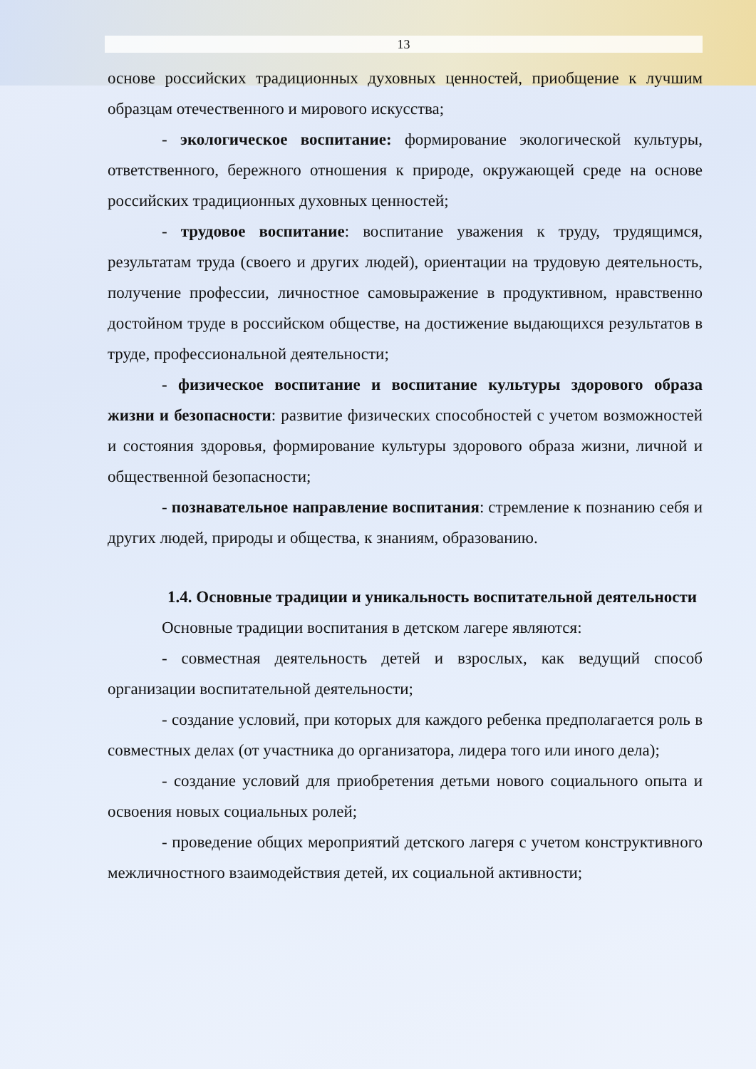13
основе российских традиционных духовных ценностей, приобщение к лучшим образцам отечественного и мирового искусства;
- экологическое воспитание: формирование экологической культуры, ответственного, бережного отношения к природе, окружающей среде на основе российских традиционных духовных ценностей;
- трудовое воспитание: воспитание уважения к труду, трудящимся, результатам труда (своего и других людей), ориентации на трудовую деятельность, получение профессии, личностное самовыражение в продуктивном, нравственно достойном труде в российском обществе, на достижение выдающихся результатов в труде, профессиональной деятельности;
- физическое воспитание и воспитание культуры здорового образа жизни и безопасности: развитие физических способностей с учетом возможностей и состояния здоровья, формирование культуры здорового образа жизни, личной и общественной безопасности;
- познавательное направление воспитания: стремление к познанию себя и других людей, природы и общества, к знаниям, образованию.
1.4. Основные традиции и уникальность воспитательной деятельности
Основные традиции воспитания в детском лагере являются:
- совместная деятельность детей и взрослых, как ведущий способ организации воспитательной деятельности;
- создание условий, при которых для каждого ребенка предполагается роль в совместных делах (от участника до организатора, лидера того или иного дела);
- создание условий для приобретения детьми нового социального опыта и освоения новых социальных ролей;
- проведение общих мероприятий детского лагеря с учетом конструктивного межличностного взаимодействия детей, их социальной активности;